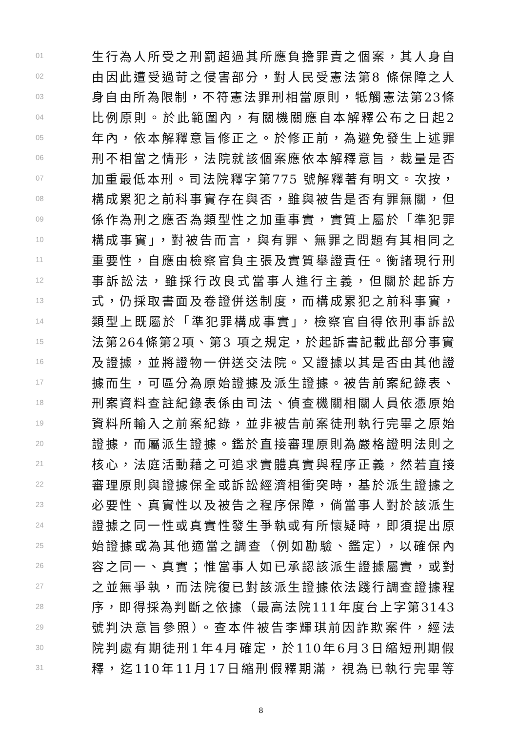01 生行為人所受之刑罰超過其所應負擔罪責之個案，其人身自
02 由因此遭受過苛之侵害部分，對人民受憲法第8 條保障之人
03 身自由所為限制，不符憲法罪刑相當原則，牴觸憲法第23條
04 比例原則。於此範圍內，有關機關應自本解釋公布之日起2
05 年內，依本解釋意旨修正之。於修正前，為避免發生上述罪
06 刑不相當之情形，法院就該個案應依本解釋意旨，裁量是否
07 加重最低本刑。司法院釋字第775 號解釋著有明文。次按，
08 構成累犯之前科事實存在與否，雖與被告是否有罪無關，但
09 係作為刑之應否為類型性之加重事實，實質上屬於「準犯罪
10 構成事實」，對被告而言，與有罪、無罪之問題有其相同之
11 重要性，自應由檢察官負主張及實質舉證責任。衡諸現行刑
12 事訴訟法，雖採行改良式當事人進行主義，但關於起訴方
13 式，仍採取書面及卷證併送制度，而構成累犯之前科事實，
14 類型上既屬於「準犯罪構成事實」，檢察官自得依刑事訴訟
15 法第264條第2項、第3 項之規定，於起訴書記載此部分事實
16 及證據，並將證物一併送交法院。又證據以其是否由其他證
17 據而生，可區分為原始證據及派生證據。被告前案紀錄表、
18 刑案資料查註紀錄表係由司法、偵查機關相關人員依憑原始
19 資料所輸入之前案紀錄，並非被告前案徒刑執行完畢之原始
20 證據，而屬派生證據。鑑於直接審理原則為嚴格證明法則之
21 核心，法庭活動藉之可追求實體真實與程序正義，然若直接
22 審理原則與證據保全或訴訟經濟相衝突時，基於派生證據之
23 必要性、真實性以及被告之程序保障，倘當事人對於該派生
24 證據之同一性或真實性發生爭執或有所懷疑時，即須提出原
25 始證據或為其他適當之調查（例如勘驗、鑑定），以確保內
26 容之同一、真實；惟當事人如已承認該派生證據屬實，或對
27 之並無爭執，而法院復已對該派生證據依法踐行調查證據程
28 序，即得採為判斷之依據（最高法院111年度台上字第3143
29 號判決意旨參照）。查本件被告李輝琪前因詐欺案件，經法
30 院判處有期徒刑1年4月確定，於110年6月3日縮短刑期假
31 釋，迄110年11月17日縮刑假釋期滿，視為已執行完畢等
8